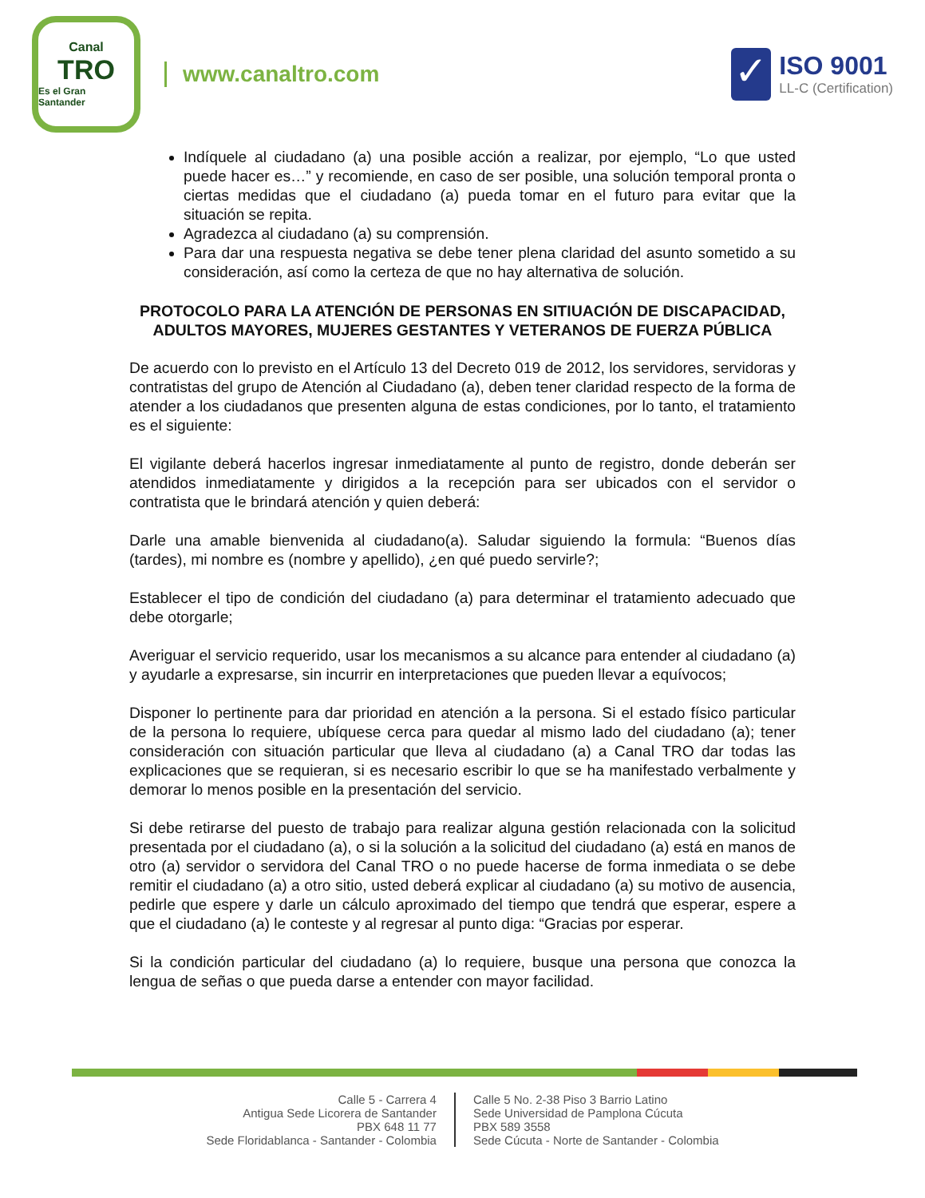Canal
TRO
Es el Gran Santander
www.canaltro.com
✓
ISO 9001
LL-C (Certification)
Indíquele al ciudadano (a) una posible acción a realizar, por ejemplo, “Lo que usted puede hacer es…” y recomiende, en caso de ser posible, una solución temporal pronta o ciertas medidas que el ciudadano (a) pueda tomar en el futuro para evitar que la situación se repita.
Agradezca al ciudadano (a) su comprensión.
Para dar una respuesta negativa se debe tener plena claridad del asunto sometido a su consideración, así como la certeza de que no hay alternativa de solución.
PROTOCOLO PARA LA ATENCIÓN DE PERSONAS EN SITIUACIÓN DE DISCAPACIDAD, ADULTOS MAYORES, MUJERES GESTANTES Y VETERANOS DE FUERZA PÚBLICA
De acuerdo con lo previsto en el Artículo 13 del Decreto 019 de 2012, los servidores, servidoras y contratistas del grupo de Atención al Ciudadano (a), deben tener claridad respecto de la forma de atender a los ciudadanos que presenten alguna de estas condiciones, por lo tanto, el tratamiento es el siguiente:
El vigilante deberá hacerlos ingresar inmediatamente al punto de registro, donde deberán ser atendidos inmediatamente y dirigidos a la recepción para ser ubicados con el servidor o contratista que le brindará atención y quien deberá:
Darle una amable bienvenida al ciudadano(a). Saludar siguiendo la formula: “Buenos días (tardes), mi nombre es (nombre y apellido), ¿en qué puedo servirle?;
Establecer el tipo de condición del ciudadano (a) para determinar el tratamiento adecuado que debe otorgarle;
Averiguar el servicio requerido, usar los mecanismos a su alcance para entender al ciudadano (a) y ayudarle a expresarse, sin incurrir en interpretaciones que pueden llevar a equívocos;
Disponer lo pertinente para dar prioridad en atención a la persona. Si el estado físico particular de la persona lo requiere, ubíquese cerca para quedar al mismo lado del ciudadano (a); tener consideración con situación particular que lleva al ciudadano (a) a Canal TRO dar todas las explicaciones que se requieran, si es necesario escribir lo que se ha manifestado verbalmente y demorar lo menos posible en la presentación del servicio.
Si debe retirarse del puesto de trabajo para realizar alguna gestión relacionada con la solicitud presentada por el ciudadano (a), o si la solución a la solicitud del ciudadano (a) está en manos de otro (a) servidor o servidora del Canal TRO o no puede hacerse de forma inmediata o se debe remitir el ciudadano (a) a otro sitio, usted deberá explicar al ciudadano (a) su motivo de ausencia, pedirle que espere y darle un cálculo aproximado del tiempo que tendrá que esperar, espere a que el ciudadano (a) le conteste y al regresar al punto diga: “Gracias por esperar.
Si la condición particular del ciudadano (a) lo requiere, busque una persona que conozca la lengua de señas o que pueda darse a entender con mayor facilidad.
Calle 5 - Carrera 4
Antigua Sede Licorera de Santander
PBX 648 11 77
Sede Floridablanca - Santander - Colombia
Calle 5 No. 2-38 Piso 3 Barrio Latino
Sede Universidad de Pamplona Cúcuta
PBX 589 3558
Sede Cúcuta - Norte de Santander - Colombia